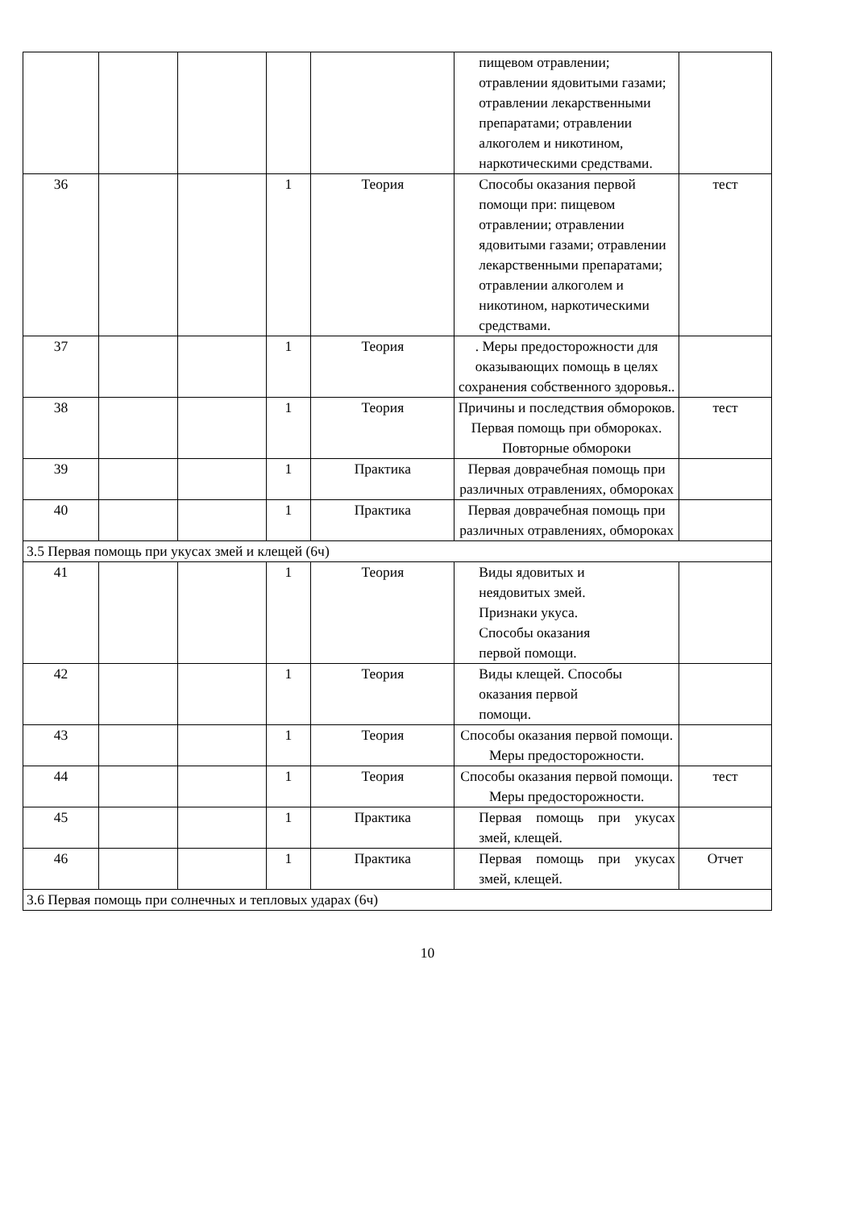| | | | | | пищевом отравлении; отравлении ядовитыми газами; отравлении лекарственными препаратами; отравлении алкоголем и никотином, наркотическими средствами. | |
| 36 | | | 1 | Теория | Способы оказания первой помощи при: пищевом отравлении; отравлении ядовитыми газами; отравлении лекарственными препаратами; отравлении алкоголем и никотином, наркотическими средствами. | тест |
| 37 | | | 1 | Теория | . Меры предосторожности для оказывающих помощь в целях сохранения собственного здоровья.. | |
| 38 | | | 1 | Теория | Причины и последствия обмороков. Первая помощь при обмороках. Повторные обмороки | тест |
| 39 | | | 1 | Практика | Первая доврачебная помощь при различных отравлениях, обмороках | |
| 40 | | | 1 | Практика | Первая доврачебная помощь при различных отравлениях, обмороках | |
| 3.5 Первая помощь при укусах змей и клещей (6ч) | | | | | | |
| 41 | | | 1 | Теория | Виды ядовитых и неядовитых змей. Признаки укуса. Способы оказания первой помощи. | |
| 42 | | | 1 | Теория | Виды клещей. Способы оказания первой помощи. | |
| 43 | | | 1 | Теория | Способы оказания первой помощи. Меры предосторожности. | |
| 44 | | | 1 | Теория | Способы оказания первой помощи. Меры предосторожности. | тест |
| 45 | | | 1 | Практика | Первая помощь при укусах змей, клещей. | |
| 46 | | | 1 | Практика | Первая помощь при укусах змей, клещей. | Отчет |
| 3.6 Первая помощь при солнечных и тепловых ударах (6ч) | | | | | | |
10